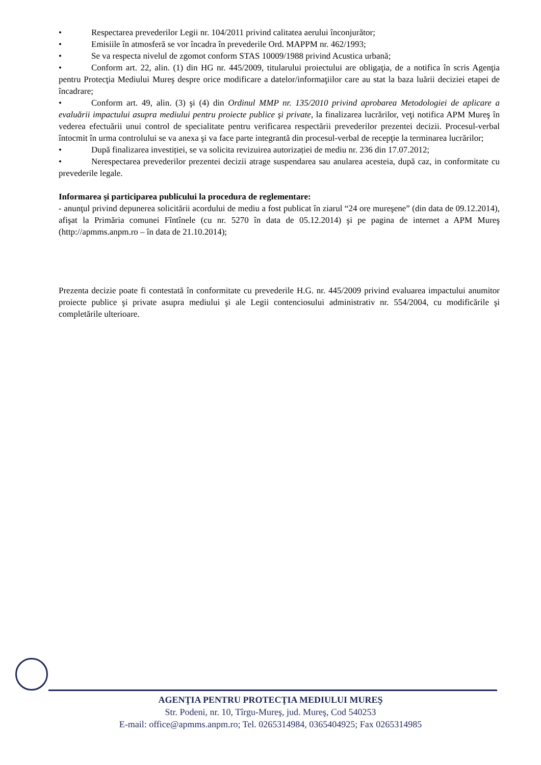• Respectarea prevederilor Legii nr. 104/2011 privind calitatea aerului înconjurător;
• Emisiile în atmosferă se vor încadra în prevederile Ord. MAPPM nr. 462/1993;
• Se va respecta nivelul de zgomot conform STAS 10009/1988 privind Acustica urbană;
• Conform art. 22, alin. (1) din HG nr. 445/2009, titularului proiectului are obligaţia, de a notifica în scris Agenţia pentru Protecţia Mediului Mureş despre orice modificare a datelor/informaţiilor care au stat la baza luării deciziei etapei de încadrare;
• Conform art. 49, alin. (3) şi (4) din Ordinul MMP nr. 135/2010 privind aprobarea Metodologiei de aplicare a evaluării impactului asupra mediului pentru proiecte publice şi private, la finalizarea lucrărilor, veţi notifica APM Mureş în vederea efectuării unui control de specialitate pentru verificarea respectării prevederilor prezentei decizii. Procesul-verbal întocmit în urma controlului se va anexa şi va face parte integrantă din procesul-verbal de recepţie la terminarea lucrărilor;
• După finalizarea investiției, se va solicita revizuirea autorizației de mediu nr. 236 din 17.07.2012;
• Nerespectarea prevederilor prezentei decizii atrage suspendarea sau anularea acesteia, după caz, in conformitate cu prevederile legale.
Informarea şi participarea publicului la procedura de reglementare:
- anunţul privind depunerea solicitării acordului de mediu a fost publicat în ziarul “24 ore mureşene” (din data de 09.12.2014), afişat la Primăria comunei Fîntînele (cu nr. 5270 în data de 05.12.2014) şi pe pagina de internet a APM Mureş (http://apmms.anpm.ro – în data de 21.10.2014);
Prezenta decizie poate fi contestată în conformitate cu prevederile H.G. nr. 445/2009 privind evaluarea impactului anumitor proiecte publice şi private asupra mediului şi ale Legii contenciosului administrativ nr. 554/2004, cu modificările şi completările ulterioare.
AGENŢIA PENTRU PROTECŢIA MEDIULUI MUREŞ
Str. Podeni, nr. 10, Tîrgu-Mureş, jud. Mureş, Cod 540253
E-mail: office@apmms.anpm.ro; Tel. 0265314984, 0365404925; Fax 0265314985